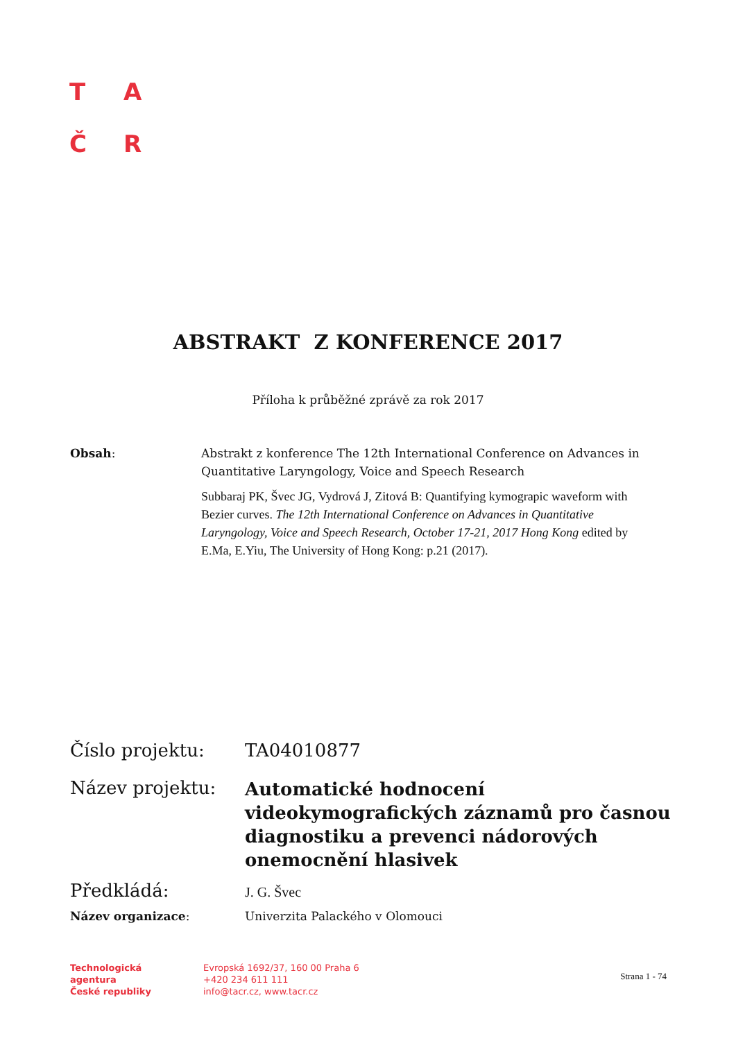T A
Č R
ABSTRAKT Z KONFERENCE 2017
Příloha k průběžné zprávě za rok 2017
Obsah: Abstrakt z konference The 12th International Conference on Advances in Quantitative Laryngology, Voice and Speech Research
Subbaraj PK, Švec JG, Vydrová J, Zitová B: Quantifying kymograpic waveform with Bezier curves. The 12th International Conference on Advances in Quantitative Laryngology, Voice and Speech Research, October 17-21, 2017 Hong Kong edited by E.Ma, E.Yiu, The University of Hong Kong: p.21 (2017).
Číslo projektu: TA04010877
Název projektu:
Automatické hodnocení videokymografických záznamů pro časnou diagnostiku a prevenci nádorových onemocnění hlasivek
Předkládá:
J. G. Švec
Název organizace: Univerzita Palackého v Olomouci
Technologická
agentura
České republiky
Evropská 1692/37, 160 00 Praha 6
+420 234 611 111
info@tacr.cz, www.tacr.cz
Strana 1 - 74